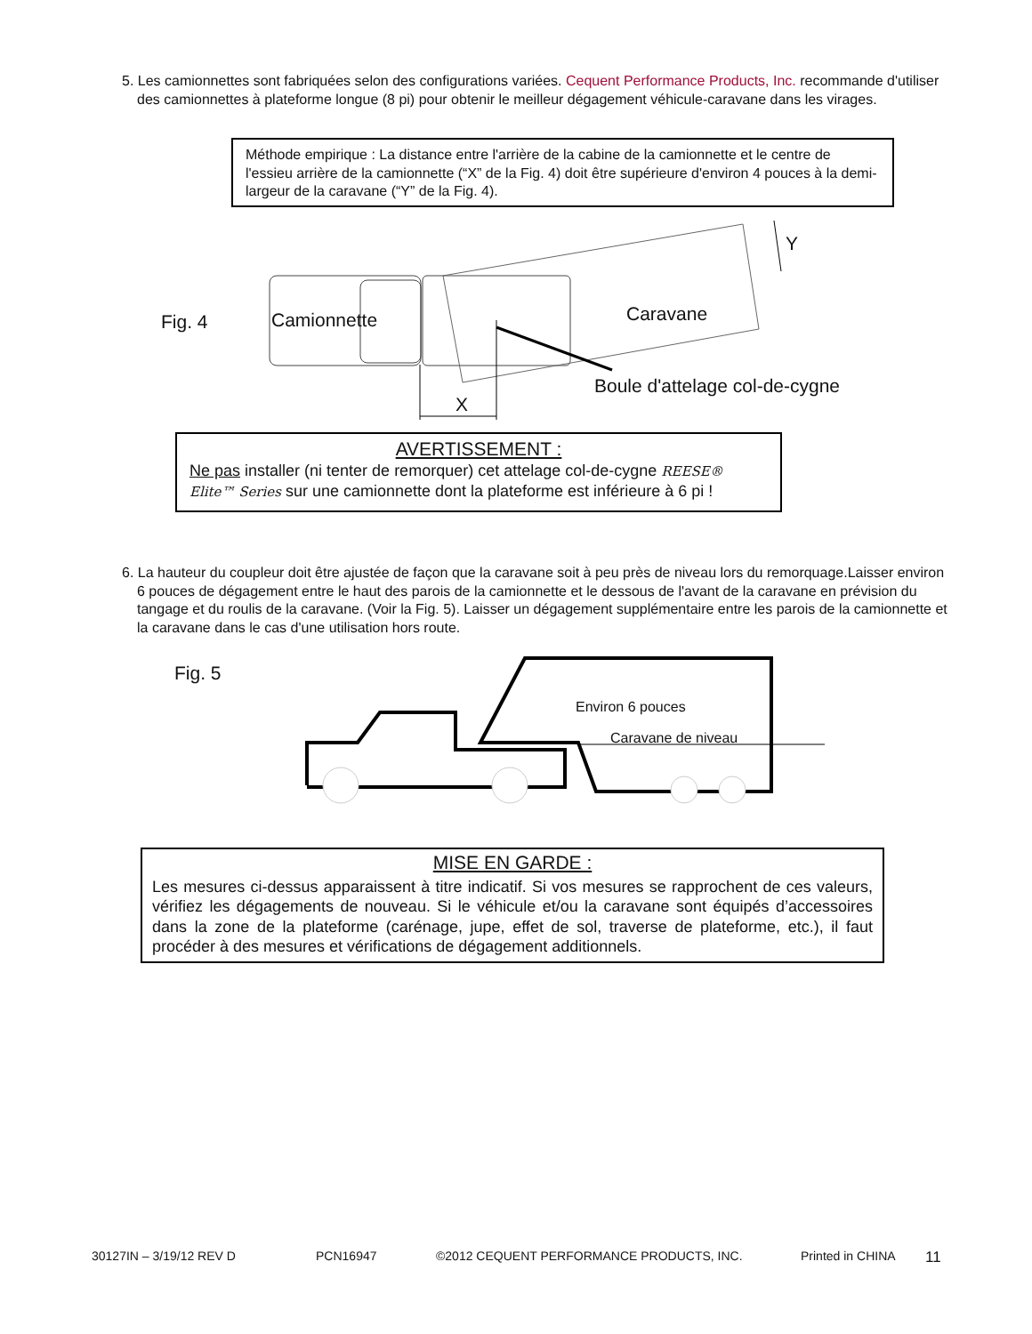5. Les camionnettes sont fabriquées selon des configurations variées. Cequent Performance Products, Inc. recommande d'utiliser des camionnettes à plateforme longue (8 pi) pour obtenir le meilleur dégagement véhicule-caravane dans les virages.
Méthode empirique : La distance entre l'arrière de la cabine de la camionnette et le centre de l'essieu arrière de la camionnette (“X” de la Fig. 4) doit être supérieure d'environ 4 pouces à la demi-largeur de la caravane (“Y” de la Fig. 4).
Fig. 4 Camionnette Caravane
Y
Boule d'attelage col-de-cygne
X
AVERTISSEMENT :
Ne pas installer (ni tenter de remorquer) cet attelage col-de-cygne REESE® Elite™ Series sur une camionnette dont la plateforme est inférieure à 6 pi !
6. La hauteur du coupleur doit être ajustée de façon que la caravane soit à peu près de niveau lors du remorquage.Laisser environ 6 pouces de dégagement entre le haut des parois de la camionnette et le dessous de l'avant de la caravane en prévision du tangage et du roulis de la caravane. (Voir la Fig. 5). Laisser un dégagement supplémentaire entre les parois de la camionnette et la caravane dans le cas d'une utilisation hors route.
Fig. 5
Environ 6 pouces
Caravane de niveau
MISE EN GARDE :
Les mesures ci-dessus apparaissent à titre indicatif. Si vos mesures se rapprochent de ces valeurs, vérifiez les dégagements de nouveau. Si le véhicule et/ou la caravane sont équipés d’accessoires dans la zone de la plateforme (carénage, jupe, effet de sol, traverse de plateforme, etc.), il faut procéder à des mesures et vérifications de dégagement additionnels.
30127IN – 3/19/12 REV D PCN16947 ©2012 CEQUENT PERFORMANCE PRODUCTS, INC. Printed in CHINA 11